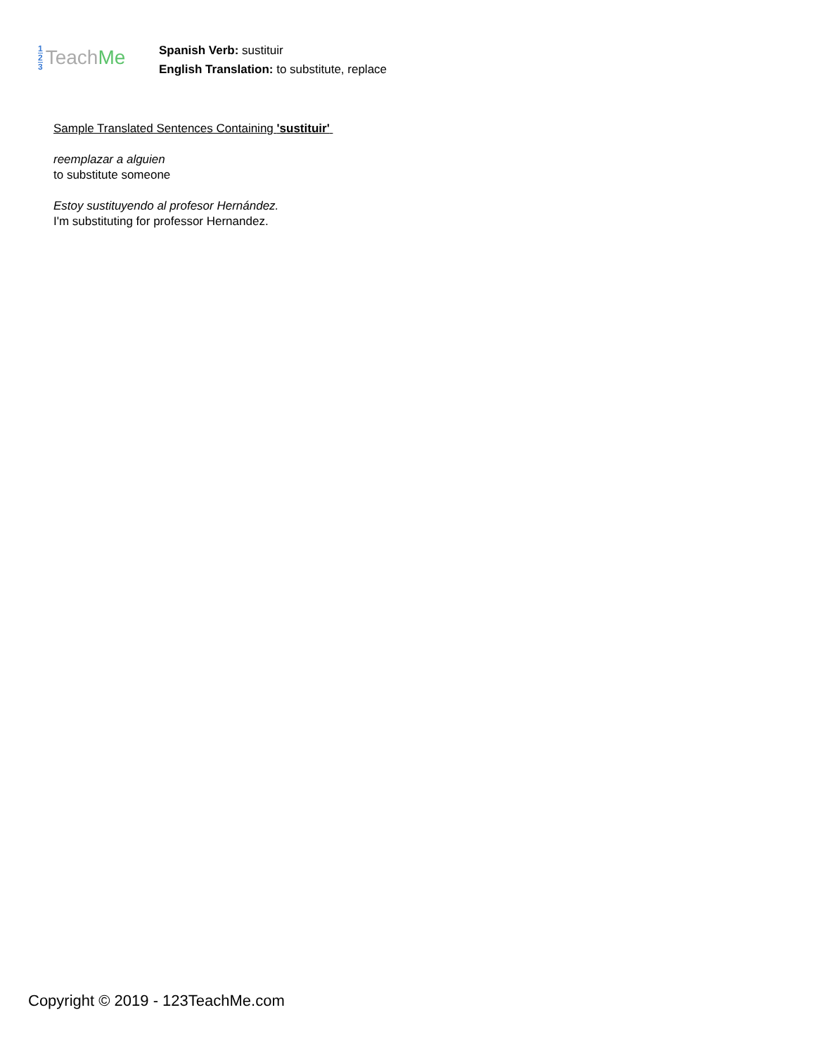1
2
3
Teach Me
Spanish Verb: sustituir
English Translation: to substitute, replace
Sample Translated Sentences Containing 'sustituir'
reemplazar a alguien
to substitute someone
Estoy sustituyendo al profesor Hernández.
I'm substituting for professor Hernandez.
Copyright © 2019 - 123TeachMe.com